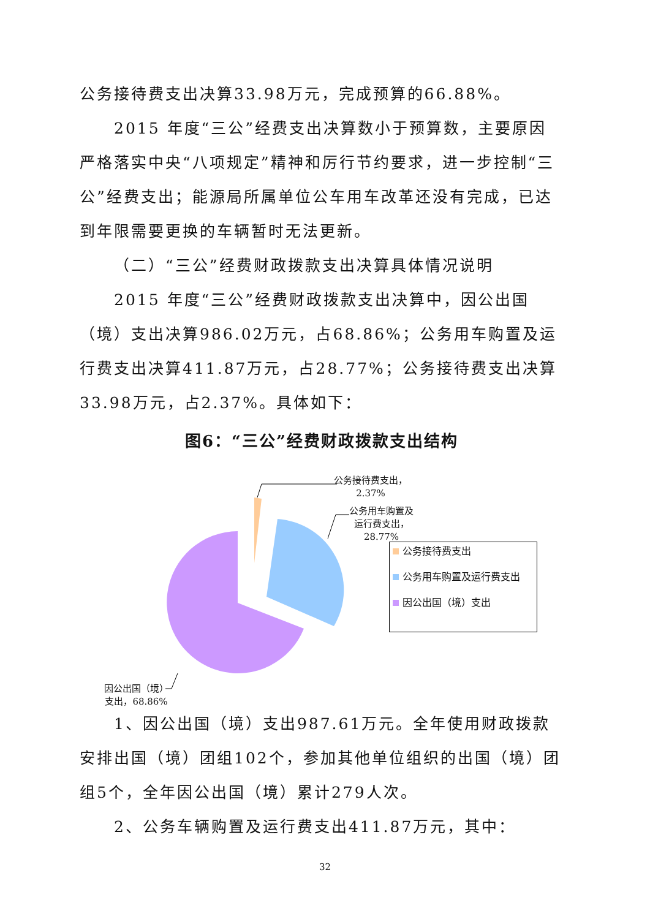公务接待费支出决算33.98万元，完成预算的66.88%。
2015 年度“三公”经费支出决算数小于预算数，主要原因严格落实中央“八项规定”精神和厉行节约要求，进一步控制“三公”经费支出；能源局所属单位公车用车改革还没有完成，已达到年限需要更换的车辆暂时无法更新。
（二）“三公”经费财政拨款支出决算具体情况说明
2015 年度“三公”经费财政拨款支出决算中，因公出国（境）支出决算986.02万元，占68.86%；公务用车购置及运行费支出决算411.87万元，占28.77%；公务接待费支出决算33.98万元，占2.37%。具体如下：
图6：“三公”经费财政拨款支出结构
公务接待费支出，
2.37%
公务用车购置及
运行费支出，
28.77%
因公出国（境）
支出，68.86%
公务接待费支出
公务用车购置及运行费支出
因公出国（境）支出
1、因公出国（境）支出987.61万元。全年使用财政拨款安排出国（境）团组102个，参加其他单位组织的出国（境）团组5个，全年因公出国（境）累计279人次。
2、公务车辆购置及运行费支出411.87万元，其中：
32